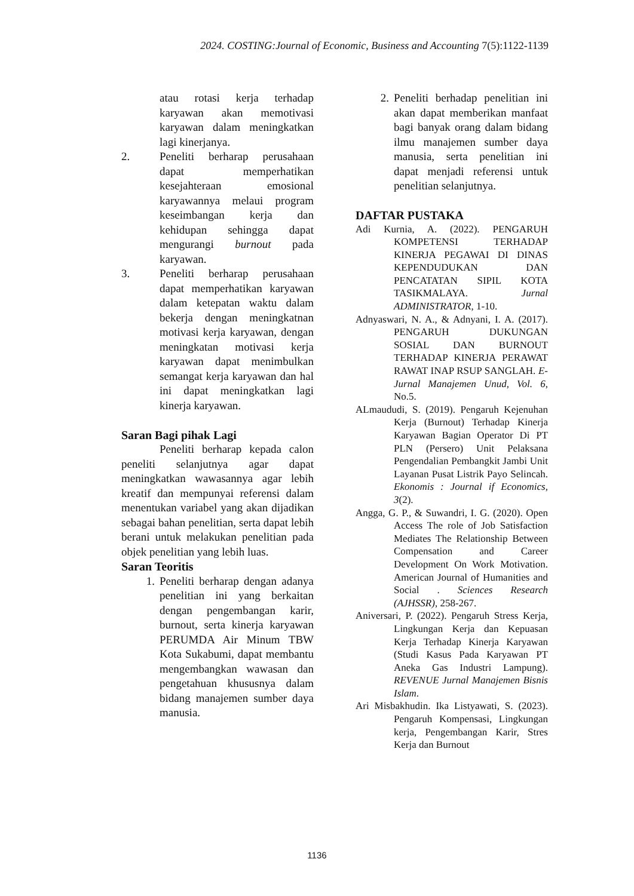2024. COSTING:Journal of Economic, Business and Accounting 7(5):1122-1139
atau rotasi kerja terhadap karyawan akan memotivasi karyawan dalam meningkatkan lagi kinerjanya.
2. Peneliti berharap perusahaan dapat memperhatikan kesejahteraan emosional karyawannya melaui program keseimbangan kerja dan kehidupan sehingga dapat mengurangi burnout pada karyawan.
3. Peneliti berharap perusahaan dapat memperhatikan karyawan dalam ketepatan waktu dalam bekerja dengan meningkatnan motivasi kerja karyawan, dengan meningkatan motivasi kerja karyawan dapat menimbulkan semangat kerja karyawan dan hal ini dapat meningkatkan lagi kinerja karyawan.
Saran Bagi pihak Lagi
Peneliti berharap kepada calon peneliti selanjutnya agar dapat meningkatkan wawasannya agar lebih kreatif dan mempunyai referensi dalam menentukan variabel yang akan dijadikan sebagai bahan penelitian, serta dapat lebih berani untuk melakukan penelitian pada objek penelitian yang lebih luas.
Saran Teoritis
1. Peneliti berharap dengan adanya penelitian ini yang berkaitan dengan pengembangan karir, burnout, serta kinerja karyawan PERUMDA Air Minum TBW Kota Sukabumi, dapat membantu mengembangkan wawasan dan pengetahuan khususnya dalam bidang manajemen sumber daya manusia.
2. Peneliti berhadap penelitian ini akan dapat memberikan manfaat bagi banyak orang dalam bidang ilmu manajemen sumber daya manusia, serta penelitian ini dapat menjadi referensi untuk penelitian selanjutnya.
DAFTAR PUSTAKA
Adi Kurnia, A. (2022). PENGARUH KOMPETENSI TERHADAP KINERJA PEGAWAI DI DINAS KEPENDUDUKAN DAN PENCATATAN SIPIL KOTA TASIKMALAYA. Jurnal ADMINISTRATOR, 1-10.
Adnyaswari, N. A., & Adnyani, I. A. (2017). PENGARUH DUKUNGAN SOSIAL DAN BURNOUT TERHADAP KINERJA PERAWAT RAWAT INAP RSUP SANGLAH. E-Jurnal Manajemen Unud, Vol. 6, No.5.
ALmaududi, S. (2019). Pengaruh Kejenuhan Kerja (Burnout) Terhadap Kinerja Karyawan Bagian Operator Di PT PLN (Persero) Unit Pelaksana Pengendalian Pembangkit Jambi Unit Layanan Pusat Listrik Payo Selincah. Ekonomis : Journal if Economics, 3(2).
Angga, G. P., & Suwandri, I. G. (2020). Open Access The role of Job Satisfaction Mediates The Relationship Between Compensation and Career Development On Work Motivation. American Journal of Humanities and Social . Sciences Research (AJHSSR), 258-267.
Aniversari, P. (2022). Pengaruh Stress Kerja, Lingkungan Kerja dan Kepuasan Kerja Terhadap Kinerja Karyawan (Studi Kasus Pada Karyawan PT Aneka Gas Industri Lampung). REVENUE Jurnal Manajemen Bisnis Islam.
Ari Misbakhudin. Ika Listyawati, S. (2023). Pengaruh Kompensasi, Lingkungan kerja, Pengembangan Karir, Stres Kerja dan Burnout
1136